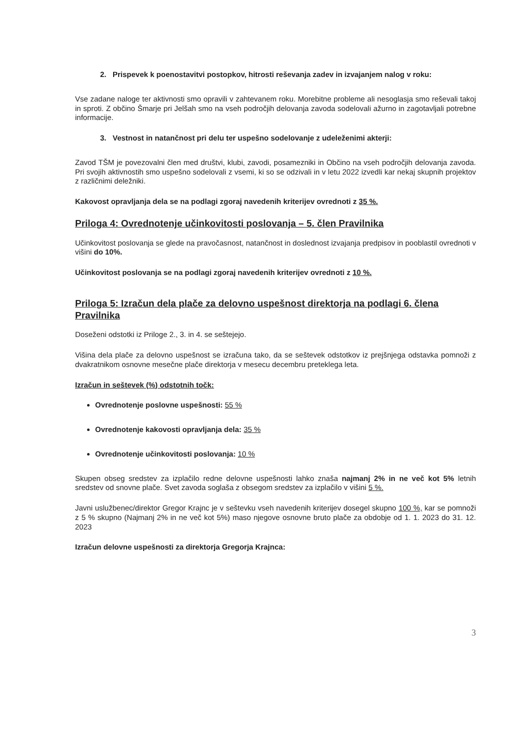2. Prispevek k poenostavitvi postopkov, hitrosti reševanja zadev in izvajanjem nalog v roku:
Vse zadane naloge ter aktivnosti smo opravili v zahtevanem roku. Morebitne probleme ali nesoglasja smo reševali takoj in sproti. Z občino Šmarje pri Jelšah smo na vseh področjih delovanja zavoda sodelovali ažurno in zagotavljali potrebne informacije.
3. Vestnost in natančnost pri delu ter uspešno sodelovanje z udeleženimi akterji:
Zavod TŠM je povezovalni člen med društvi, klubi, zavodi, posamezniki in Občino na vseh področjih delovanja zavoda. Pri svojih aktivnostih smo uspešno sodelovali z vsemi, ki so se odzivali in v letu 2022 izvedli kar nekaj skupnih projektov z različnimi deležniki.
Kakovost opravljanja dela se na podlagi zgoraj navedenih kriterijev ovrednoti z 35 %.
Priloga 4: Ovrednotenje učinkovitosti poslovanja – 5. člen Pravilnika
Učinkovitost poslovanja se glede na pravočasnost, natančnost in doslednost izvajanja predpisov in pooblastil ovrednoti v višini do 10%.
Učinkovitost poslovanja se na podlagi zgoraj navedenih kriterijev ovrednoti z 10 %.
Priloga 5: Izračun dela plače za delovno uspešnost direktorja na podlagi 6. člena Pravilnika
Doseženi odstotki iz Priloge 2., 3. in 4. se seštejejo.
Višina dela plače za delovno uspešnost se izračuna tako, da se seštevek odstotkov iz prejšnjega odstavka pomnoži z dvakratnikom osnovne mesečne plače direktorja v mesecu decembru preteklega leta.
Izračun in seštevek (%) odstotnih točk:
Ovrednotenje poslovne uspešnosti: 55 %
Ovrednotenje kakovosti opravljanja dela: 35 %
Ovrednotenje učinkovitosti poslovanja: 10 %
Skupen obseg sredstev za izplačilo redne delovne uspešnosti lahko znaša najmanj 2% in ne več kot 5% letnih sredstev od snovne plače. Svet zavoda soglaša z obsegom sredstev za izplačilo v višini 5 %.
Javni uslužbenec/direktor Gregor Krajnc je v seštevku vseh navedenih kriterijev dosegel skupno 100 %, kar se pomnoži z 5 % skupno (Najmanj 2% in ne več kot 5%) maso njegove osnovne bruto plače za obdobje od 1. 1. 2023 do 31. 12. 2023
Izračun delovne uspešnosti za direktorja Gregorja Krajnca:
3